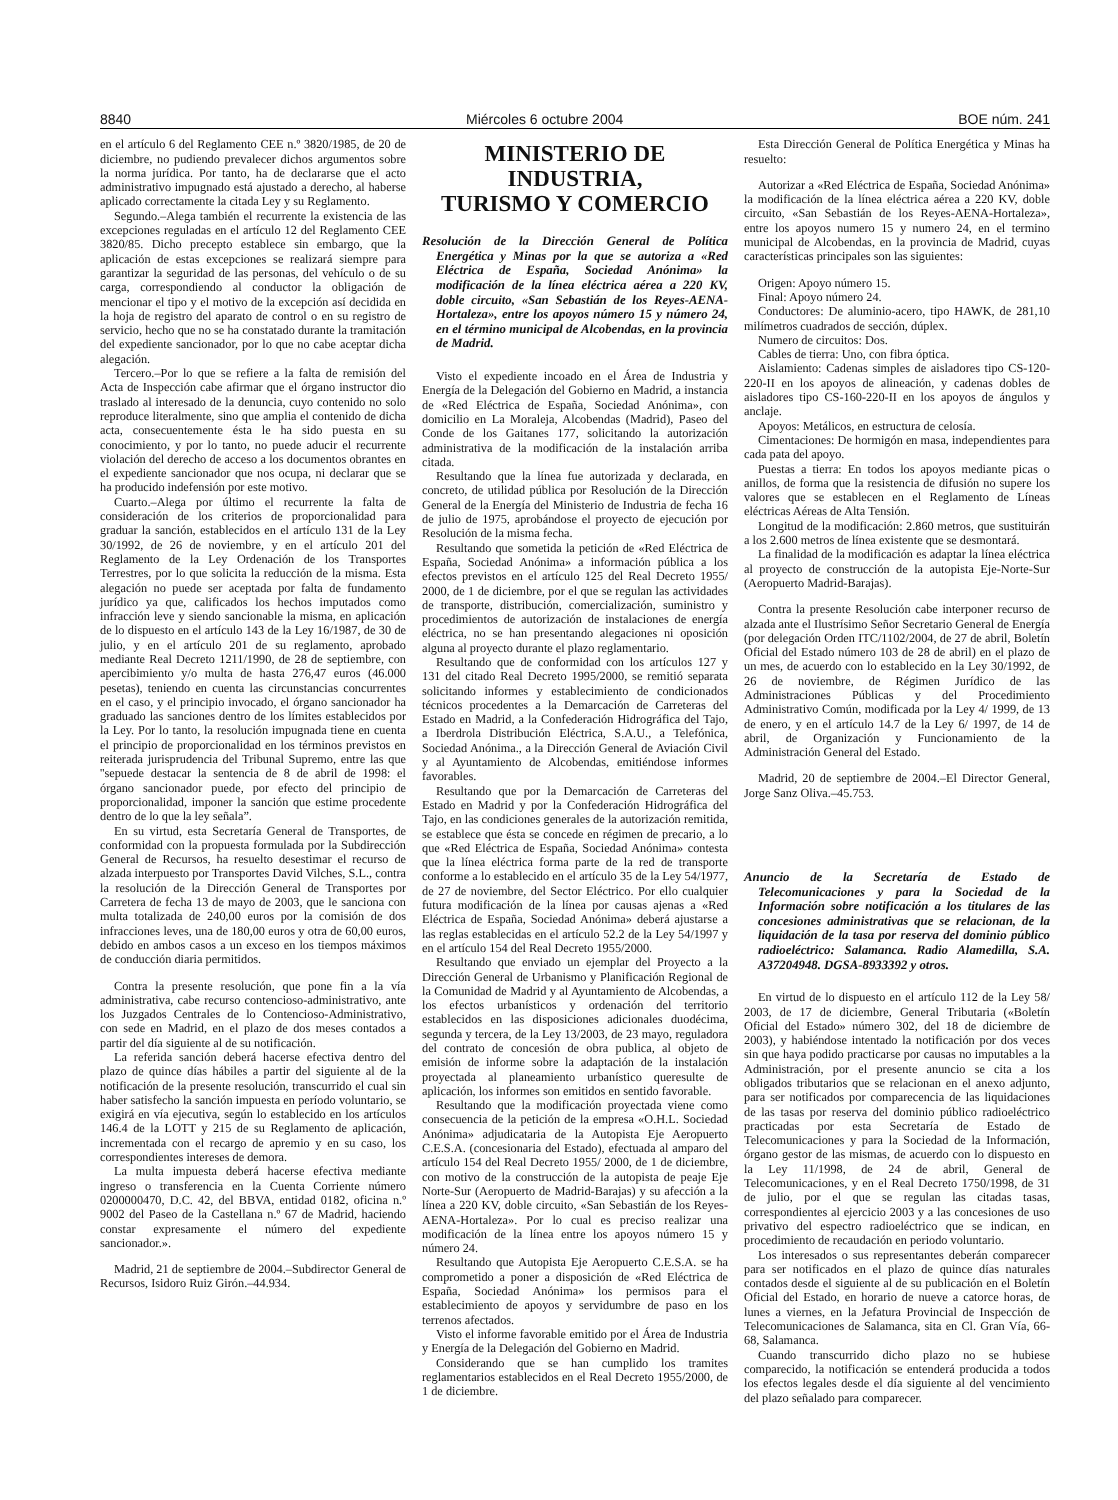8840 Miércoles 6 octubre 2004 BOE núm. 241
en el artículo 6 del Reglamento CEE n.º 3820/1985, de 20 de diciembre, no pudiendo prevalecer dichos argumentos sobre la norma jurídica. Por tanto, ha de declararse que el acto administrativo impugnado está ajustado a derecho, al haberse aplicado correctamente la citada Ley y su Reglamento.
Segundo.–Alega también el recurrente la existencia de las excepciones reguladas en el artículo 12 del Reglamento CEE 3820/85. Dicho precepto establece sin embargo, que la aplicación de estas excepciones se realizará siempre para garantizar la seguridad de las personas, del vehículo o de su carga, correspondiendo al conductor la obligación de mencionar el tipo y el motivo de la excepción así decidida en la hoja de registro del aparato de control o en su registro de servicio, hecho que no se ha constatado durante la tramitación del expediente sancionador, por lo que no cabe aceptar dicha alegación.
Tercero.–Por lo que se refiere a la falta de remisión del Acta de Inspección cabe afirmar que el órgano instructor dio traslado al interesado de la denuncia, cuyo contenido no solo reproduce literalmente, sino que amplia el contenido de dicha acta, consecuentemente ésta le ha sido puesta en su conocimiento, y por lo tanto, no puede aducir el recurrente violación del derecho de acceso a los documentos obrantes en el expediente sancionador que nos ocupa, ni declarar que se ha producido indefensión por este motivo.
Cuarto.–Alega por último el recurrente la falta de consideración de los criterios de proporcionalidad para graduar la sanción, establecidos en el artículo 131 de la Ley 30/1992, de 26 de noviembre, y en el artículo 201 del Reglamento de la Ley Ordenación de los Transportes Terrestres, por lo que solicita la reducción de la misma. Esta alegación no puede ser aceptada por falta de fundamento jurídico ya que, calificados los hechos imputados como infracción leve y siendo sancionable la misma, en aplicación de lo dispuesto en el artículo 143 de la Ley 16/1987, de 30 de julio, y en el artículo 201 de su reglamento, aprobado mediante Real Decreto 1211/1990, de 28 de septiembre, con apercibimiento y/o multa de hasta 276,47 euros (46.000 pesetas), teniendo en cuenta las circunstancias concurrentes en el caso, y el principio invocado, el órgano sancionador ha graduado las sanciones dentro de los límites establecidos por la Ley. Por lo tanto, la resolución impugnada tiene en cuenta el principio de proporcionalidad en los términos previstos en reiterada jurisprudencia del Tribunal Supremo, entre las que ''sepuede destacar la sentencia de 8 de abril de 1998: el órgano sancionador puede, por efecto del principio de proporcionalidad, imponer la sanción que estime procedente dentro de lo que la ley señala”.
En su virtud, esta Secretaría General de Transportes, de conformidad con la propuesta formulada por la Subdirección General de Recursos, ha resuelto desestimar el recurso de alzada interpuesto por Transportes David Vilches, S.L., contra la resolución de la Dirección General de Transportes por Carretera de fecha 13 de mayo de 2003, que le sanciona con multa totalizada de 240,00 euros por la comisión de dos infracciones leves, una de 180,00 euros y otra de 60,00 euros, debido en ambos casos a un exceso en los tiempos máximos de conducción diaria permitidos.
Contra la presente resolución, que pone fin a la vía administrativa, cabe recurso contencioso-administrativo, ante los Juzgados Centrales de lo Contencioso-Administrativo, con sede en Madrid, en el plazo de dos meses contados a partir del día siguiente al de su notificación.
La referida sanción deberá hacerse efectiva dentro del plazo de quince días hábiles a partir del siguiente al de la notificación de la presente resolución, transcurrido el cual sin haber satisfecho la sanción impuesta en período voluntario, se exigirá en vía ejecutiva, según lo establecido en los artículos 146.4 de la LOTT y 215 de su Reglamento de aplicación, incrementada con el recargo de apremio y en su caso, los correspondientes intereses de demora.
La multa impuesta deberá hacerse efectiva mediante ingreso o transferencia en la Cuenta Corriente número 0200000470, D.C. 42, del BBVA, entidad 0182, oficina n.º 9002 del Paseo de la Castellana n.º 67 de Madrid, haciendo constar expresamente el número del expediente sancionador.».
Madrid, 21 de septiembre de 2004.–Subdirector General de Recursos, Isidoro Ruiz Girón.–44.934.
MINISTERIO DE INDUSTRIA,
TURISMO Y COMERCIO
Resolución de la Dirección General de Política Energética y Minas por la que se autoriza a «Red Eléctrica de España, Sociedad Anónima» la modificación de la línea eléctrica aérea a 220 KV, doble circuito, «San Sebastián de los Reyes-AENA-Hortaleza», entre los apoyos número 15 y número 24, en el término municipal de Alcobendas, en la provincia de Madrid.
Visto el expediente incoado en el Área de Industria y Energía de la Delegación del Gobierno en Madrid, a instancia de «Red Eléctrica de España, Sociedad Anónima», con domicilio en La Moraleja, Alcobendas (Madrid), Paseo del Conde de los Gaitanes 177, solicitando la autorización administrativa de la modificación de la instalación arriba citada.
Resultando que la línea fue autorizada y declarada, en concreto, de utilidad pública por Resolución de la Dirección General de la Energía del Ministerio de Industria de fecha 16 de julio de 1975, aprobándose el proyecto de ejecución por Resolución de la misma fecha.
Resultando que sometida la petición de «Red Eléctrica de España, Sociedad Anónima» a información pública a los efectos previstos en el artículo 125 del Real Decreto 1955/ 2000, de 1 de diciembre, por el que se regulan las actividades de transporte, distribución, comercialización, suministro y procedimientos de autorización de instalaciones de energía eléctrica, no se han presentando alegaciones ni oposición alguna al proyecto durante el plazo reglamentario.
Resultando que de conformidad con los artículos 127 y 131 del citado Real Decreto 1995/2000, se remitió separata solicitando informes y establecimiento de condicionados técnicos procedentes a la Demarcación de Carreteras del Estado en Madrid, a la Confederación Hidrográfica del Tajo, a Iberdrola Distribución Eléctrica, S.A.U., a Telefónica, Sociedad Anónima., a la Dirección General de Aviación Civil y al Ayuntamiento de Alcobendas, emitiéndose informes favorables.
Resultando que por la Demarcación de Carreteras del Estado en Madrid y por la Confederación Hidrográfica del Tajo, en las condiciones generales de la autorización remitida, se establece que ésta se concede en régimen de precario, a lo que «Red Eléctrica de España, Sociedad Anónima» contesta que la línea eléctrica forma parte de la red de transporte conforme a lo establecido en el artículo 35 de la Ley 54/1977, de 27 de noviembre, del Sector Eléctrico. Por ello cualquier futura modificación de la línea por causas ajenas a «Red Eléctrica de España, Sociedad Anónima» deberá ajustarse a las reglas establecidas en el artículo 52.2 de la Ley 54/1997 y en el artículo 154 del Real Decreto 1955/2000.
Resultando que enviado un ejemplar del Proyecto a la Dirección General de Urbanismo y Planificación Regional de la Comunidad de Madrid y al Ayuntamiento de Alcobendas, a los efectos urbanísticos y ordenación del territorio establecidos en las disposiciones adicionales duodécima, segunda y tercera, de la Ley 13/2003, de 23 mayo, reguladora del contrato de concesión de obra publica, al objeto de emisión de informe sobre la adaptación de la instalación proyectada al planeamiento urbanístico queresulte de aplicación, los informes son emitidos en sentido favorable.
Resultando que la modificación proyectada viene como consecuencia de la petición de la empresa «O.H.L. Sociedad Anónima» adjudicataria de la Autopista Eje Aeropuerto C.E.S.A. (concesionaria del Estado), efectuada al amparo del artículo 154 del Real Decreto 1955/ 2000, de 1 de diciembre, con motivo de la construcción de la autopista de peaje Eje Norte-Sur (Aeropuerto de Madrid-Barajas) y su afección a la línea a 220 KV, doble circuito, «San Sebastián de los Reyes-AENA-Hortaleza». Por lo cual es preciso realizar una modificación de la línea entre los apoyos número 15 y número 24.
Resultando que Autopista Eje Aeropuerto C.E.S.A. se ha comprometido a poner a disposición de «Red Eléctrica de España, Sociedad Anónima» los permisos para el establecimiento de apoyos y servidumbre de paso en los terrenos afectados.
Visto el informe favorable emitido por el Área de Industria y Energía de la Delegación del Gobierno en Madrid.
Considerando que se han cumplido los tramites reglamentarios establecidos en el Real Decreto 1955/2000, de 1 de diciembre.
Esta Dirección General de Política Energética y Minas ha resuelto:
Autorizar a «Red Eléctrica de España, Sociedad Anónima» la modificación de la línea eléctrica aérea a 220 KV, doble circuito, «San Sebastián de los Reyes-AENA-Hortaleza», entre los apoyos numero 15 y numero 24, en el termino municipal de Alcobendas, en la provincia de Madrid, cuyas características principales son las siguientes:
Origen: Apoyo número 15.
Final: Apoyo número 24.
Conductores: De aluminio-acero, tipo HAWK, de 281,10 milímetros cuadrados de sección, dúplex.
Numero de circuitos: Dos.
Cables de tierra: Uno, con fibra óptica.
Aislamiento: Cadenas simples de aisladores tipo CS-120-220-II en los apoyos de alineación, y cadenas dobles de aisladores tipo CS-160-220-II en los apoyos de ángulos y anclaje.
Apoyos: Metálicos, en estructura de celosía.
Cimentaciones: De hormigón en masa, independientes para cada pata del apoyo.
Puestas a tierra: En todos los apoyos mediante picas o anillos, de forma que la resistencia de difusión no supere los valores que se establecen en el Reglamento de Líneas eléctricas Aéreas de Alta Tensión.
Longitud de la modificación: 2.860 metros, que sustituirán a los 2.600 metros de línea existente que se desmontará.
La finalidad de la modificación es adaptar la línea eléctrica al proyecto de construcción de la autopista Eje-Norte-Sur (Aeropuerto Madrid-Barajas).
Contra la presente Resolución cabe interponer recurso de alzada ante el Ilustrísimo Señor Secretario General de Energía (por delegación Orden ITC/1102/2004, de 27 de abril, Boletín Oficial del Estado número 103 de 28 de abril) en el plazo de un mes, de acuerdo con lo establecido en la Ley 30/1992, de 26 de noviembre, de Régimen Jurídico de las Administraciones Públicas y del Procedimiento Administrativo Común, modificada por la Ley 4/ 1999, de 13 de enero, y en el artículo 14.7 de la Ley 6/ 1997, de 14 de abril, de Organización y Funcionamiento de la Administración General del Estado.
Madrid, 20 de septiembre de 2004.–El Director General, Jorge Sanz Oliva.–45.753.
Anuncio de la Secretaría de Estado de Telecomunicaciones y para la Sociedad de la Información sobre notificación a los titulares de las concesiones administrativas que se relacionan, de la liquidación de la tasa por reserva del dominio público radioeléctrico: Salamanca. Radio Alamedilla, S.A. A37204948. DGSA-8933392 y otros.
En virtud de lo dispuesto en el artículo 112 de la Ley 58/ 2003, de 17 de diciembre, General Tributaria («Boletín Oficial del Estado» número 302, del 18 de diciembre de 2003), y habiéndose intentado la notificación por dos veces sin que haya podido practicarse por causas no imputables a la Administración, por el presente anuncio se cita a los obligados tributarios que se relacionan en el anexo adjunto, para ser notificados por comparecencia de las liquidaciones de las tasas por reserva del dominio público radioeléctrico practicadas por esta Secretaría de Estado de Telecomunicaciones y para la Sociedad de la Información, órgano gestor de las mismas, de acuerdo con lo dispuesto en la Ley 11/1998, de 24 de abril, General de Telecomunicaciones, y en el Real Decreto 1750/1998, de 31 de julio, por el que se regulan las citadas tasas, correspondientes al ejercicio 2003 y a las concesiones de uso privativo del espectro radioeléctrico que se indican, en procedimiento de recaudación en periodo voluntario.
Los interesados o sus representantes deberán comparecer para ser notificados en el plazo de quince días naturales contados desde el siguiente al de su publicación en el Boletín Oficial del Estado, en horario de nueve a catorce horas, de lunes a viernes, en la Jefatura Provincial de Inspección de Telecomunicaciones de Salamanca, sita en Cl. Gran Vía, 66-68, Salamanca.
Cuando transcurrido dicho plazo no se hubiese comparecido, la notificación se entenderá producida a todos los efectos legales desde el día siguiente al del vencimiento del plazo señalado para comparecer.